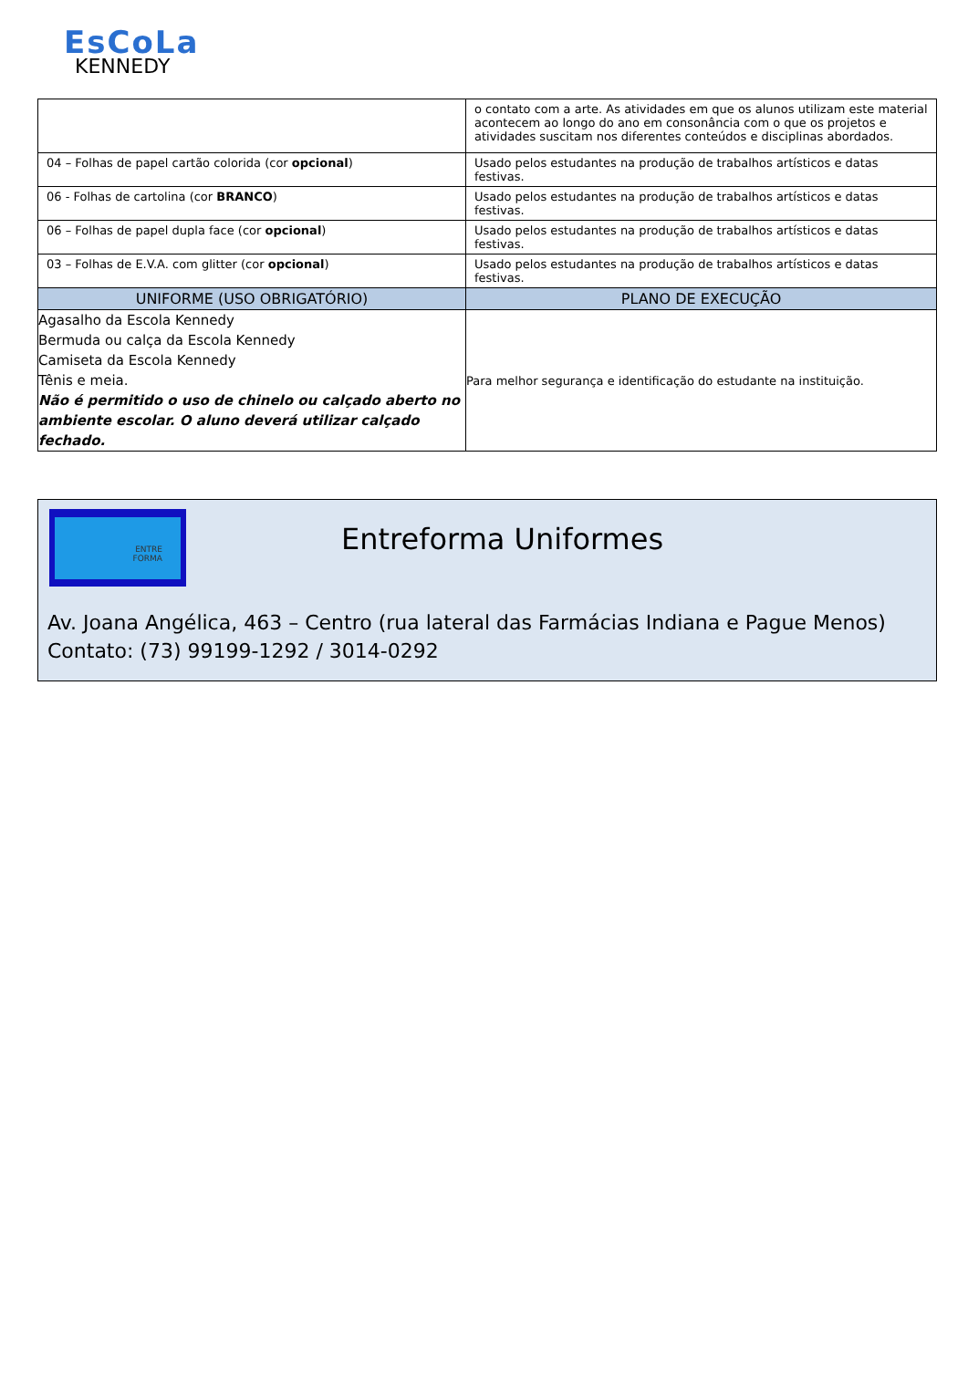EsCoLa
KENNEDY
| | o contato com a arte. As atividades em que os alunos utilizam este material acontecem ao longo do ano em consonância com o que os projetos e atividades suscitam nos diferentes conteúdos e disciplinas abordados. |
| 04 – Folhas de papel cartão colorida (cor opcional ) | Usado pelos estudantes na produção de trabalhos artísticos e datas festivas. |
| 06 - Folhas de cartolina (cor BRANCO ) | Usado pelos estudantes na produção de trabalhos artísticos e datas festivas. |
| 06 – Folhas de papel dupla face (cor opcional ) | Usado pelos estudantes na produção de trabalhos artísticos e datas festivas. |
| 03 – Folhas de E.V.A. com glitter (cor opcional ) | Usado pelos estudantes na produção de trabalhos artísticos e datas festivas. |
| UNIFORME (USO OBRIGATÓRIO) | PLANO DE EXECUÇÃO |
| Agasalho da Escola Kennedy Bermuda ou calça da Escola Kennedy Camiseta da Escola Kennedy Tênis e meia. Não é permitido o uso de chinelo ou calçado aberto no ambiente escolar. O aluno deverá utilizar calçado fechado. | Para melhor segurança e identificação do estudante na instituição. |
ENTRE
FORMA
Entreforma Uniformes
Av. Joana Angélica, 463 – Centro (rua lateral das Farmácias Indiana e Pague Menos)
Contato: (73) 99199-1292 / 3014-0292